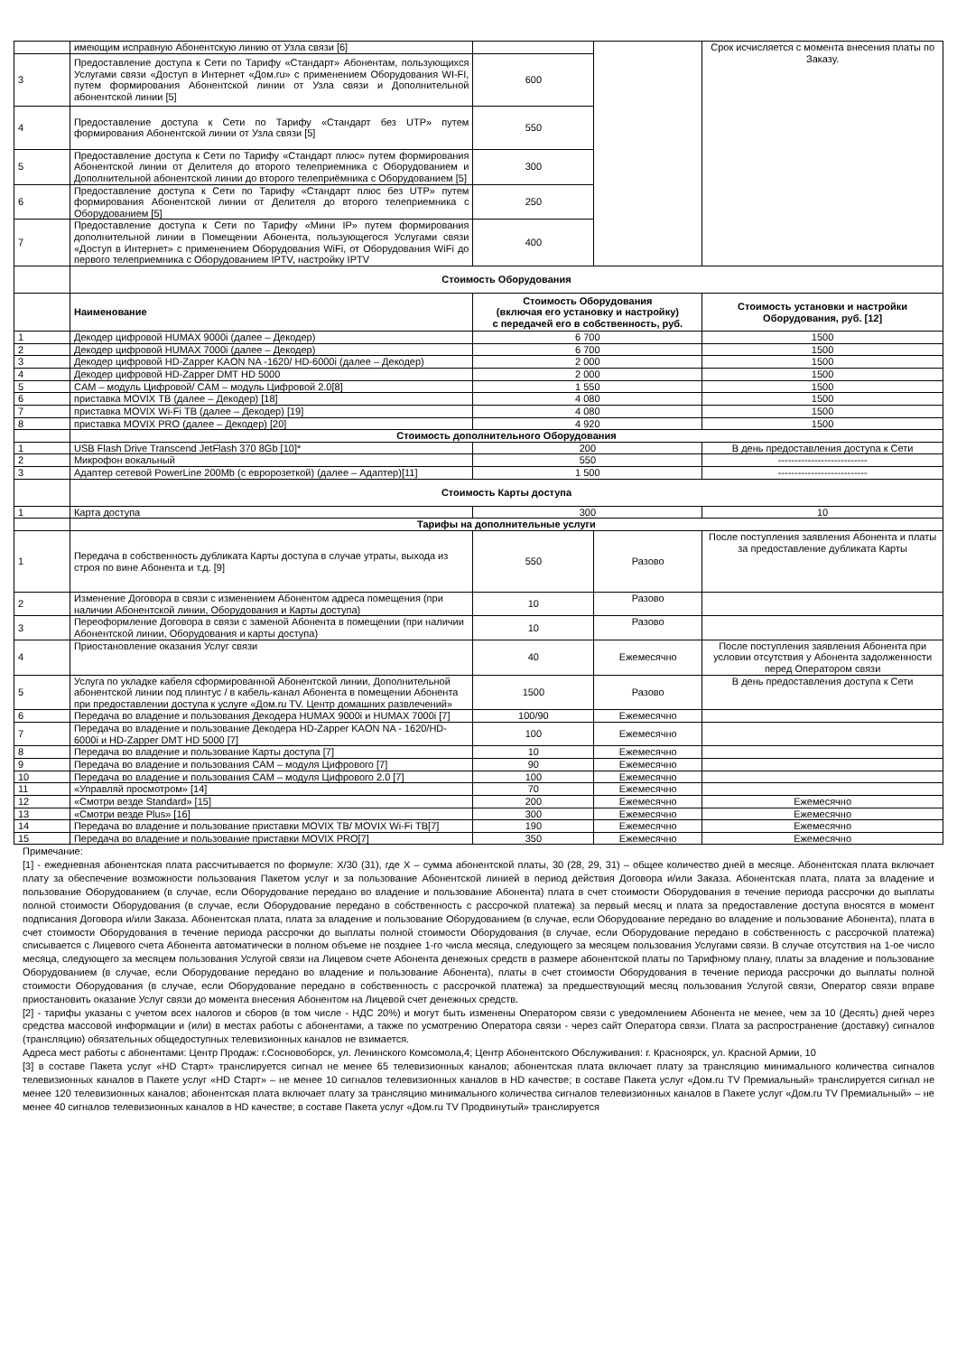| | имеющим исправную Абонентскую линию от Узла связи [6] | | | Срок исчисляется с момента внесения платы по Заказу. |
| 3 | Предоставление доступа к Сети по Тарифу «Стандарт» Абонентам, пользующихся Услугами связи «Доступ в Интернет «Дом.ru» с применением Оборудования WI-FI, путем формирования Абонентской линии от Узла связи и Дополнительной абонентской линии [5] | 600 | | |
| 4 | Предоставление доступа к Сети по Тарифу «Стандарт без UTP» путем формирования Абонентской линии от Узла связи [5] | 550 | | |
| 5 | Предоставление доступа к Сети по Тарифу «Стандарт плюс» путем формирования Абонентской линии от Делителя до второго телеприемника с Оборудованием и Дополнительной абонентской линии до второго телеприёмника с Оборудованием [5] | 300 | | |
| 6 | Предоставление доступа к Сети по Тарифу «Стандарт плюс без UTP» путем формирования Абонентской линии от Делителя до второго телеприемника с Оборудованием [5] | 250 | | |
| 7 | Предоставление доступа к Сети по Тарифу «Мини IP» путем формирования дополнительной линии в Помещении Абонента, пользующегося Услугами связи «Доступ в Интернет» с применением Оборудования WiFi, от Оборудования WiFi до первого телеприемника с Оборудованием IPTV, настройку IPTV | 400 | | |
| | Стоимость Оборудования | | | |
| | Наименование | Стоимость Оборудования (включая его установку и настройку) с передачей его в собственность, руб. | | Стоимость установки и настройки Оборудования, руб. [12] |
| 1 | Декодер цифровой HUMAX 9000i (далее – Декодер) | 6 700 | | 1500 |
| 2 | Декодер цифровой HUMAX 7000i (далее – Декодер) | 6 700 | | 1500 |
| 3 | Декодер цифровой HD-Zapper KAON NA -1620/ HD-6000i (далее – Декодер) | 2 000 | | 1500 |
| 4 | Декодер цифровой HD-Zapper DMT HD 5000 | 2 000 | | 1500 |
| 5 | CAM – модуль Цифровой/ CAM – модуль Цифровой 2.0[8] | 1 550 | | 1500 |
| 6 | приставка MOVIX ТВ (далее – Декодер) [18] | 4 080 | | 1500 |
| 7 | приставка MOVIX Wi-Fi ТВ (далее – Декодер) [19] | 4 080 | | 1500 |
| 8 | приставка MOVIX PRO (далее – Декодер) [20] | 4 920 | | 1500 |
| | Стоимость дополнительного Оборудования | | | |
| 1 | USB Flash Drive Transcend JetFlash 370 8Gb [10]* | 200 | | В день предоставления доступа к Сети |
| 2 | Микрофон вокальный | 550 | | --------------------------- |
| 3 | Адаптер сетевой PowerLine 200Mb (с евророзеткой) (далее – Адаптер)[11] | 1 500 | | --------------------------- |
| | Стоимость Карты доступа | | | |
| 1 | Карта доступа | 300 | | 10 |
| | Тарифы на дополнительные услуги | | | |
| 1 | Передача в собственность дубликата Карты доступа в случае утраты, выхода из строя по вине Абонента и т.д. [9] | 550 | Разово | После поступления заявления Абонента и платы за предоставление дубликата Карты |
| 2 | Изменение Договора в связи с изменением Абонентом адреса помещения (при наличии Абонентской линии, Оборудования и Карты доступа) | 10 | Разово | |
| 3 | Переоформление Договора в связи с заменой Абонента в помещении (при наличии Абонентской линии, Оборудования и карты доступа) | 10 | Разово | |
| 4 | Приостановление оказания Услуг связи | 40 | Ежемесячно | После поступления заявления Абонента при условии отсутствия у Абонента задолженности перед Оператором связи |
| 5 | Услуга по укладке кабеля сформированной Абонентской линии, Дополнительной абонентской линии под плинтус / в кабель-канал Абонента в помещении Абонента при предоставлении доступа к услуге «Дом.ru TV. Центр домашних развлечений» | 1500 | Разово | В день предоставления доступа к Сети |
| 6 | Передача во владение и пользования Декодера HUMAX 9000i и HUMAX 7000i [7] | 100/90 | Ежемесячно | |
| 7 | Передача во владение и пользование Декодера HD-Zapper KAON NA - 1620/HD-6000i и HD-Zapper DMT HD 5000 [7] | 100 | Ежемесячно | |
| 8 | Передача во владение и пользование Карты доступа [7] | 10 | Ежемесячно | |
| 9 | Передача во владение и пользования CAM – модуля Цифрового [7] | 90 | Ежемесячно | |
| 10 | Передача во владение и пользования CAM – модуля Цифрового 2.0 [7] | 100 | Ежемесячно | |
| 11 | «Управляй просмотром» [14] | 70 | Ежемесячно | |
| 12 | «Смотри везде Standard» [15] | 200 | Ежемесячно | Ежемесячно |
| 13 | «Смотри везде Plus» [16] | 300 | Ежемесячно | Ежемесячно |
| 14 | Передача во владение и пользование приставки MOVIX ТВ/ MOVIX Wi-Fi ТВ[7] | 190 | Ежемесячно | Ежемесячно |
| 15 | Передача во владение и пользование приставки MOVIX PRO[7] | 350 | Ежемесячно | Ежемесячно |
Примечание:
[1] - ежедневная абонентская плата рассчитывается по формуле: X/30 (31), где X – сумма абонентской платы, 30 (28, 29, 31) – общее количество дней в месяце. Абонентская плата включает плату за обеспечение возможности пользования Пакетом услуг и за пользование Абонентской линией в период действия Договора и/или Заказа. Абонентская плата, плата за владение и пользование Оборудованием (в случае, если Оборудование передано во владение и пользование Абонента) плата в счет стоимости Оборудования в течение периода рассрочки до выплаты полной стоимости Оборудования (в случае, если Оборудование передано в собственность с рассрочкой платежа) за первый месяц и плата за предоставление доступа вносятся в момент подписания Договора и/или Заказа. Абонентская плата, плата за владение и пользование Оборудованием (в случае, если Оборудование передано во владение и пользование Абонента), плата в счет стоимости Оборудования в течение периода рассрочки до выплаты полной стоимости Оборудования (в случае, если Оборудование передано в собственность с рассрочкой платежа) списывается с Лицевого счета Абонента автоматически в полном объеме не позднее 1-го числа месяца, следующего за месяцем пользования Услугами связи. В случае отсутствия на 1-ое число месяца, следующего за месяцем пользования Услугой связи на Лицевом счете Абонента денежных средств в размере абонентской платы по Тарифному плану, платы за владение и пользование Оборудованием (в случае, если Оборудование передано во владение и пользование Абонента), платы в счет стоимости Оборудования в течение периода рассрочки до выплаты полной стоимости Оборудования (в случае, если Оборудование передано в собственность с рассрочкой платежа) за предшествующий месяц пользования Услугой связи, Оператор связи вправе приостановить оказание Услуг связи до момента внесения Абонентом на Лицевой счет денежных средств.
[2] - тарифы указаны с учетом всех налогов и сборов (в том числе - НДС 20%) и могут быть изменены Оператором связи с уведомлением Абонента не менее, чем за 10 (Десять) дней через средства массовой информации и (или) в местах работы с абонентами, а также по усмотрению Оператора связи - через сайт Оператора связи. Плата за распространение (доставку) сигналов (трансляцию) обязательных общедоступных телевизионных каналов не взимается.
Адреса мест работы с абонентами: Центр Продаж: г.Сосновоборск, ул. Ленинского Комсомола,4; Центр Абонентского Обслуживания: г. Красноярск, ул. Красной Армии, 10
[3] в составе Пакета услуг «HD Старт» транслируется сигнал не менее 65 телевизионных каналов; абонентская плата включает плату за трансляцию минимального количества сигналов телевизионных каналов в Пакете услуг «HD Старт» – не менее 10 сигналов телевизионных каналов в HD качестве; в составе Пакета услуг «Дом.ru TV Премиальный» транслируется сигнал не менее 120 телевизионных каналов; абонентская плата включает плату за трансляцию минимального количества сигналов телевизионных каналов в Пакете услуг «Дом.ru TV Премиальный» – не менее 40 сигналов телевизионных каналов в HD качестве; в составе Пакета услуг «Дом.ru TV Продвинутый» транслируется